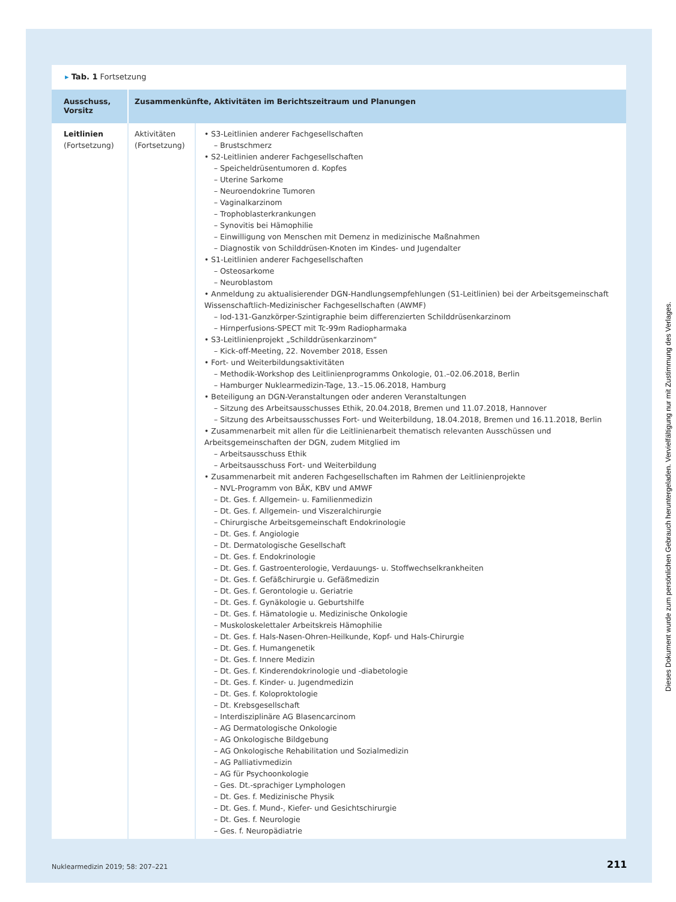▸ Tab. 1 Fortsetzung
| Ausschuss, Vorsitz | Zusammenkünfte, Aktivitäten im Berichtszeitraum und Planungen | |
| --- | --- | --- |
| Leitlinien (Fortsetzung) | Aktivitäten (Fortsetzung) | • S3-Leitlinien anderer Fachgesellschaften – Brustschmerz • S2-Leitlinien anderer Fachgesellschaften – Speicheldrüsentumoren d. Kopfes – Uterine Sarkome – Neuroendokrine Tumoren – Vaginalkarzinom – Trophoblasterkrankungen – Synovitis bei Hämophilie – Einwilligung von Menschen mit Demenz in medizinische Maßnahmen – Diagnostik von Schilddrüsen-Knoten im Kindes- und Jugendalter • S1-Leitlinien anderer Fachgesellschaften – Osteosarkome – Neuroblastom • Anmeldung zu aktualisierender DGN-Handlungsempfehlungen (S1-Leitlinien) bei der Arbeitsgemeinschaft Wissenschaftlich-Medizinischer Fachgesellschaften (AWMF) – Iod-131-Ganzkörper-Szintigraphie beim differenzierten Schilddrüsenkarzinom – Hirnperfusions-SPECT mit Tc-99m Radiopharmaka • S3-Leitlinienprojekt „Schilddrüsenkarzinom“ – Kick-off-Meeting, 22. November 2018, Essen • Fort- und Weiterbildungsaktivitäten – Methodik-Workshop des Leitlinienprogramms Onkologie, 01.–02.06.2018, Berlin – Hamburger Nuklearmedizin-Tage, 13.–15.06.2018, Hamburg • Beteiligung an DGN-Veranstaltungen oder anderen Veranstaltungen – Sitzung des Arbeitsausschusses Ethik, 20.04.2018, Bremen und 11.07.2018, Hannover – Sitzung des Arbeitsausschusses Fort- und Weiterbildung, 18.04.2018, Bremen und 16.11.2018, Berlin • Zusammenarbeit mit allen für die Leitlinienarbeit thematisch relevanten Ausschüssen und Arbeitsgemeinschaften der DGN, zudem Mitglied im – Arbeitsausschuss Ethik – Arbeitsausschuss Fort- und Weiterbildung • Zusammenarbeit mit anderen Fachgesellschaften im Rahmen der Leitlinienprojekte – NVL-Programm von BÄK, KBV und AMWF – Dt. Ges. f. Allgemein- u. Familienmedizin – Dt. Ges. f. Allgemein- und Viszeralchirurgie – Chirurgische Arbeitsgemeinschaft Endokrinologie – Dt. Ges. f. Angiologie – Dt. Dermatologische Gesellschaft – Dt. Ges. f. Endokrinologie – Dt. Ges. f. Gastroenterologie, Verdauungs- u. Stoffwechselkrankheiten – Dt. Ges. f. Gefäßchirurgie u. Gefäßmedizin – Dt. Ges. f. Gerontologie u. Geriatrie – Dt. Ges. f. Gynäkologie u. Geburtshilfe – Dt. Ges. f. Hämatologie u. Medizinische Onkologie – Muskoloskelettaler Arbeitskreis Hämophilie – Dt. Ges. f. Hals-Nasen-Ohren-Heilkunde, Kopf- und Hals-Chirurgie – Dt. Ges. f. Humangenetik – Dt. Ges. f. Innere Medizin – Dt. Ges. f. Kinderendokrinologie und -diabetologie – Dt. Ges. f. Kinder- u. Jugendmedizin – Dt. Ges. f. Koloproktologie – Dt. Krebsgesellschaft – Interdisziplinäre AG Blasencarcinom – AG Dermatologische Onkologie – AG Onkologische Bildgebung – AG Onkologische Rehabilitation und Sozialmedizin – AG Palliativmedizin – AG für Psychoonkologie – Ges. Dt.-sprachiger Lymphologen – Dt. Ges. f. Medizinische Physik – Dt. Ges. f. Mund-, Kiefer- und Gesichtschirurgie – Dt. Ges. f. Neurologie – Ges. f. Neuropädiatrie |
Nuklearmedizin 2019; 58: 207–221
211
Dieses Dokument wurde zum persönlichen Gebrauch heruntergeladen. Vervielfältigung nur mit Zustimmung des Verlages.